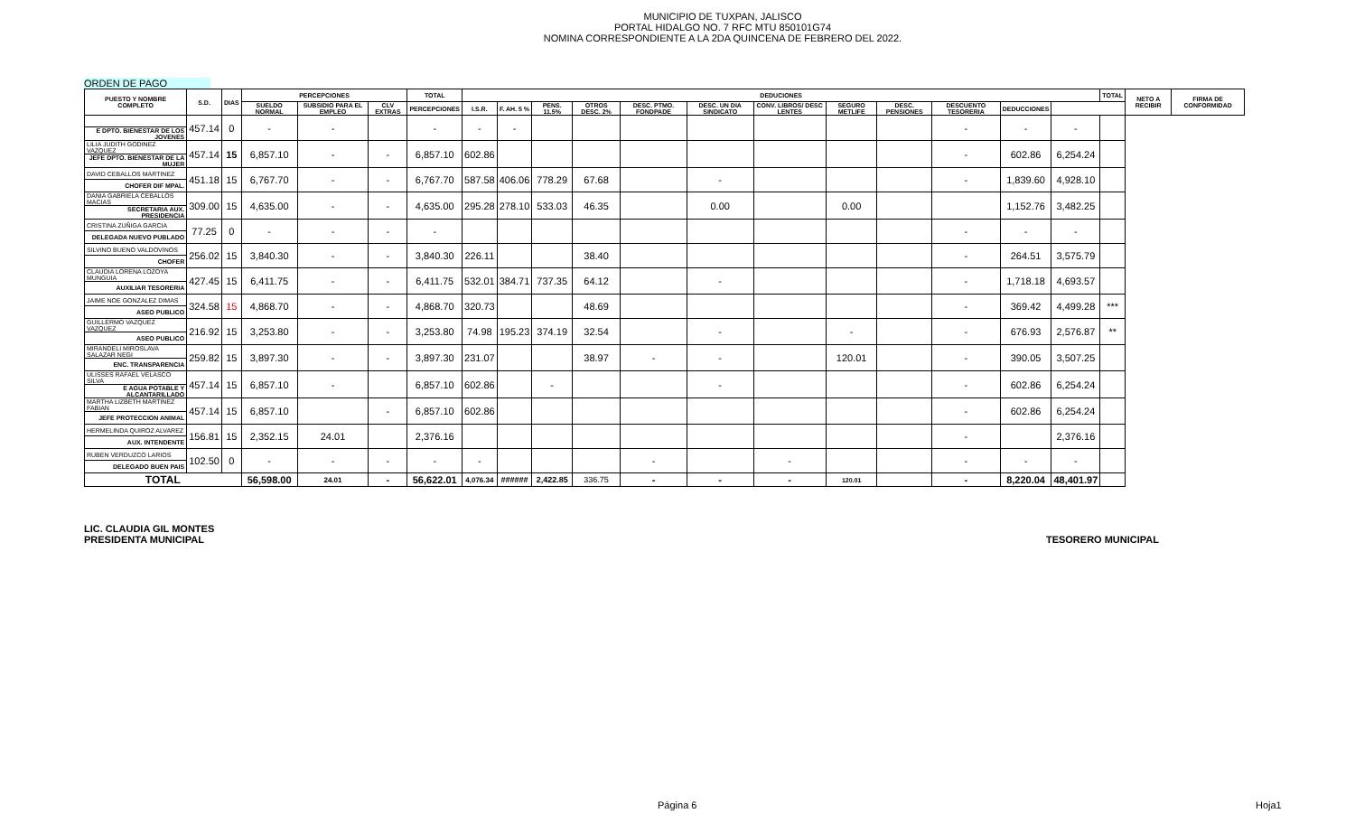MUNICIPIO DE TUXPAN, JALISCO
PORTAL HIDALGO NO. 7 RFC MTU 850101G74
NOMINA CORRESPONDIENTE A LA 2DA QUINCENA DE FEBRERO DEL 2022.
ORDEN DE PAGO
| PUESTO Y NOMBRE COMPLETO | S.D. | DIAS | PERCEPCIONES | | | TOTAL | DEDUCIONES | | | | | | | | | | | | TOTAL | NETO A RECIBIR | FIRMA DE CONFORMIDAD |
| --- | --- | --- | --- | --- | --- | --- | --- | --- | --- | --- | --- | --- | --- | --- | --- | --- | --- | --- | --- | --- | --- |
| | | | SUELDO NORMAL | SUBSIDIO PARA EL EMPLEO | CLV EXTRAS | PERCEPCIONES | I.S.R. | F. AH. 5 % | PENS. 11.5% | OTROS DESC. 2% | DESC. PTMO. FONDPADE | DESC. UN DIA SINDICATO | CONV. LIBROS/ DESC LENTES | SEGURO METLIFE | DESC. PENSIONES | DESCUENTO TESORERIA | DEDUCCIONES | | | | |
| | 457.14 | 0 | - | - | | - | - | - | | | | | | | | - | - | - | | | |
| E DPTO. BIENESTAR DE LOS JOVENES | | | | | | | | | | | | | | | | | | | | | |
| LILIA JUDITH GODINEZ VAZQUEZ | 457.14 | 15 | 6,857.10 | - | - | 6,857.10 | 602.86 | | | | | | | | | - | 602.86 | 6,254.24 | | | |
| JEFE DPTO. BIENESTAR DE LA MUJER | | | | | | | | | | | | | | | | | | | | | |
| DAVID CEBALLOS MARTINEZ | 451.18 | 15 | 6,767.70 | - | - | 6,767.70 | 587.58 | 406.06 | 778.29 | 67.68 | | - | | | | - | 1,839.60 | 4,928.10 | | | |
| CHOFER DIF MPAL. | | | | | | | | | | | | | | | | | | | | | |
| DANIA GABRIELA CEBALLOS MACIAS | 309.00 | 15 | 4,635.00 | - | - | 4,635.00 | 295.28 | 278.10 | 533.03 | 46.35 | | 0.00 | | 0.00 | | | 1,152.76 | 3,482.25 | | | |
| SECRETARIA AUX. PRESIDENCIA | | | | | | | | | | | | | | | | | | | | | |
| CRISTINA ZUÑIGA GARCIA | 77.25 | 0 | - | - | - | - | | | | | | | | | | - | - | - | | | |
| DELEGADA NUEVO PUBLADO | | | | | | | | | | | | | | | | | | | | | |
| SILVINO BUENO VALDOVINOS | 256.02 | 15 | 3,840.30 | - | - | 3,840.30 | 226.11 | | | 38.40 | | | | | | - | 264.51 | 3,575.79 | | | |
| CHOFER | | | | | | | | | | | | | | | | | | | | | |
| CLAUDIA LORENA LOZOYA MUNGUIA | 427.45 | 15 | 6,411.75 | - | - | 6,411.75 | 532.01 | 384.71 | 737.35 | 64.12 | | - | | | | - | 1,718.18 | 4,693.57 | | | |
| AUXILIAR TESORERIA | | | | | | | | | | | | | | | | | | | | | |
| JAIME NOE GONZALEZ DIMAS | 324.58 | 15 | 4,868.70 | - | - | 4,868.70 | 320.73 | | | 48.69 | | | | | | - | 369.42 | 4,499.28 | *** | | |
| ASEO PUBLICO | | | | | | | | | | | | | | | | | | | | | |
| GUILLERMO VAZQUEZ VAZQUEZ | 216.92 | 15 | 3,253.80 | - | - | 3,253.80 | 74.98 | 195.23 | 374.19 | 32.54 | | - | | - | | - | 676.93 | 2,576.87 | ** | | |
| ASEO PUBLICO | | | | | | | | | | | | | | | | | | | | | |
| MIRANDELI MIROSLAVA SALAZAR NEGI | 259.82 | 15 | 3,897.30 | - | - | 3,897.30 | 231.07 | | | 38.97 | - | - | | 120.01 | | - | 390.05 | 3,507.25 | | | |
| ENC. TRANSPARENCIA | | | | | | | | | | | | | | | | | | | | | |
| ULISSES RAFAEL VELASCO SILVA | 457.14 | 15 | 6,857.10 | - | | 6,857.10 | 602.86 | | - | | | - | | | | - | 602.86 | 6,254.24 | | | |
| E AGUA POTABLE Y ALCANTARILLADO | | | | | | | | | | | | | | | | | | | | | |
| MARTHA LIZBETH MARTINEZ FABIAN | 457.14 | 15 | 6,857.10 | | - | 6,857.10 | 602.86 | | | | | | | | | - | 602.86 | 6,254.24 | | | |
| JEFE PROTECCION ANIMAL | | | | | | | | | | | | | | | | | | | | | |
| HERMELINDA QUIROZ ALVAREZ | 156.81 | 15 | 2,352.15 | 24.01 | | 2,376.16 | | | | | | | | | | - | | 2,376.16 | | | |
| AUX. INTENDENTE | | | | | | | | | | | | | | | | | | | | | |
| RUBEN VERDUZCO LARIOS | 102.50 | 0 | - | - | - | - | - | | | | - | | - | | | - | - | - | | | |
| DELEGADO BUEN PAIS | | | | | | | | | | | | | | | | | | | | | |
| TOTAL | | | 56,598.00 | 24.01 | - | 56,622.01 | 4,076.34 | ###### | 2,422.85 | 336.75 | - | - | - | 120.01 | | - | 8,220.04 | 48,401.97 | | | |
LIC. CLAUDIA GIL MONTES
PRESIDENTA MUNICIPAL
TESORERO MUNICIPAL
Página 6 Hoja1